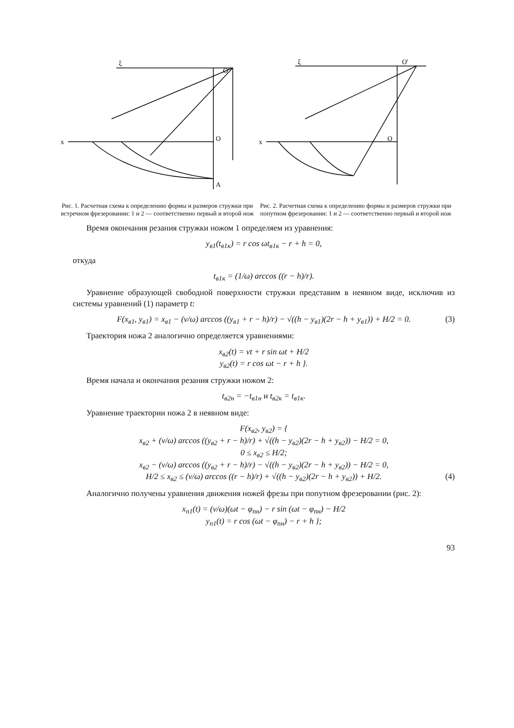ξ
O'
x
O
A
Рис. 1. Расчетная схема к определению формы и размеров стружки при встречном фрезеровании: 1 и 2 — соответственно первый и второй нож
ξ
O'
x
O
Рис. 2. Расчетная схема к определению формы и размеров стружки при попутном фрезеровании: 1 и 2 — соответственно первый и второй нож
Время окончания резания стружки ножом 1 определяем из уравнения:
y<sub>в1</sub>(t<sub>в1к</sub>) = r cos ωt<sub>в1к</sub> − r + h = 0,
откуда
t<sub>в1к</sub> = (1/ω) arccos ((r − h)/r).
Уравнение образующей свободной поверхности стружки представим в неявном виде, исключив из системы уравнений (1) параметр t:
F(x<sub>в1</sub>, y<sub>в1</sub>) = x<sub>в1</sub> − (v/ω) arccos ((y<sub>в1</sub> + r − h)/r) − √((h − y<sub>в1</sub>)(2r − h + y<sub>в1</sub>)) + H/2 = 0. (3)
Траектория ножа 2 аналогично определяется уравнениями:
x<sub>в2</sub>(t) = vt + r sin ωt + H/2
y<sub>в2</sub>(t) = r cos ωt − r + h }.
Время начала и окончания резания стружки ножом 2:
t<sub>в2н</sub> = −t<sub>в1н</sub> и t<sub>в2к</sub> = t<sub>в1к</sub>.
Уравнение траектории ножа 2 в неявном виде:
F(x<sub>в2</sub>, y<sub>в2</sub>) = {
x<sub>в2</sub> + (v/ω) arccos ((y<sub>в2</sub> + r − h)/r) + √((h − y<sub>в2</sub>)(2r − h + y<sub>в2</sub>)) − H/2 = 0,
0 ≤ x<sub>в2</sub> ≤ H/2;
x<sub>в2</sub> − (v/ω) arccos ((y<sub>в2</sub> + r − h)/r) − √((h − y<sub>в2</sub>)(2r − h + y<sub>в2</sub>)) − H/2 = 0,
H/2 ≤ x<sub>в2</sub> ≤ (v/ω) arccos ((r − h)/r) + √((h − y<sub>в2</sub>)(2r − h + y<sub>в2</sub>)) + H/2. (4)
Аналогично получены уравнения движения ножей фрезы при попутном фрезеровании (рис. 2):
x<sub>п1</sub>(t) = (v/ω)(ωt − φ<sub>пн</sub>) − r sin (ωt − φ<sub>пн</sub>) − H/2
y<sub>п1</sub>(t) = r cos (ωt − φ<sub>пн</sub>) − r + h };
93